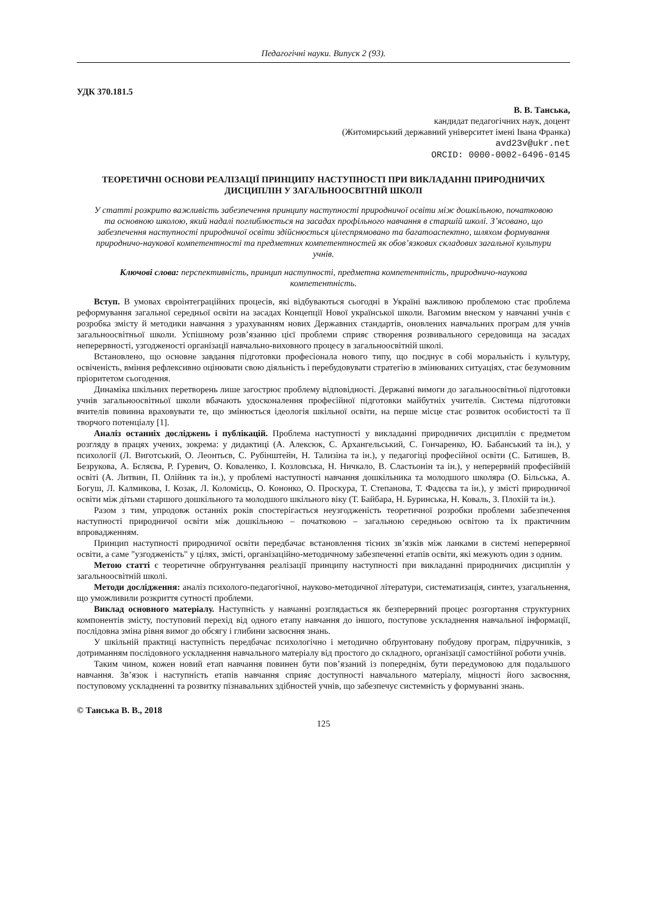Педагогічні науки. Випуск 2 (93).
УДК 370.181.5
В. В. Танська,
кандидат педагогічних наук, доцент
(Житомирський державний університет імені Івана Франка)
avd23v@ukr.net
ORCID: 0000-0002-6496-0145
ТЕОРЕТИЧНІ ОСНОВИ РЕАЛІЗАЦІЇ ПРИНЦИПУ НАСТУПНОСТІ ПРИ ВИКЛАДАННІ ПРИРОДНИЧИХ ДИСЦИПЛІН У ЗАГАЛЬНООСВІТНІЙ ШКОЛІ
У статті розкрито важливість забезпечення принципу наступності природничої освіти між дошкільною, початковою та основною школою, який надалі поглиблюється на засадах профільного навчання в старшій школі. З’ясовано, що забезпечення наступності природничої освіти здійснюється цілеспрямовано та багатоаспектно, шляхом формування природничо-наукової компетентності та предметних компетентностей як обов’язкових складових загальної культури учнів.
Ключові слова: перспективність, принцип наступності, предметна компетентність, природничо-наукова компетентність.
Вступ. В умовах євроінтеграційних процесів, які відбуваються сьогодні в Україні важливою проблемою стає проблема реформування загальної середньої освіти на засадах Концепції Нової української школи. Вагомим внеском у навчанні учнів є розробка змісту й методики навчання з урахуванням нових Державних стандартів, оновлених навчальних програм для учнів загальноосвітньої школи. Успішному розв’язанню цієї проблеми сприяє створення розвивального середовища на засадах неперервності, узгодженості організації навчально-виховного процесу в загальноосвітній школі.
Встановлено, що основне завдання підготовки професіонала нового типу, що поєднує в собі моральність і культуру, освіченість, вміння рефлексивно оцінювати свою діяльність і перебудовувати стратегію в змінюваних ситуаціях, стає безумовним пріоритетом сьогодення.
Динаміка шкільних перетворень лише загострює проблему відповідності. Державні вимоги до загальноосвітньої підготовки учнів загальноосвітньої школи вбачають удосконалення професійної підготовки майбутніх учителів. Система підготовки вчителів повинна враховувати те, що змінюється ідеологія шкільної освіти, на перше місце стає розвиток особистості та її творчого потенціалу [1].
Аналіз останніх досліджень і публікацій. Проблема наступності у викладанні природничих дисциплін є предметом розгляду в працях учених, зокрема: у дидактиці (А. Алексюк, С. Архангельський, С. Гончаренко, Ю. Бабанський та ін.), у психології (Л. Виготський, О. Леонтьєв, С. Рубінштейн, Н. Тализіна та ін.), у педагогіці професійної освіти (С. Батишев, В. Безрукова, А. Бєляєва, Р. Гуревич, О. Коваленко, І. Козловська, Н. Ничкало, В. Сластьонін та ін.), у неперервній професійній освіті (А. Литвин, П. Олійник та ін.), у проблемі наступності навчання дошкільника та молодшого школяра (О. Більська, А. Богуш, Л. Калмикова, І. Козак, Л. Коломієць, О. Кононко, О. Проскура, Т. Степанова, Т. Фадєєва та ін.), у змісті природничої освіти між дітьми старшого дошкільного та молодшого шкільного віку (Т. Байбара, Н. Буринська, Н. Коваль, З. Плохій та ін.).
Разом з тим, упродовж останніх років спостерігається неузгодженість теоретичної розробки проблеми забезпечення наступності природничої освіти між дошкільною – початковою – загальною середньою освітою та їх практичним впровадженням.
Принцип наступності природничої освіти передбачає встановлення тісних зв’язків між ланками в системі неперервної освіти, а саме "узгодженість" у цілях, змісті, організаційно-методичному забезпеченні етапів освіти, які межують один з одним.
Метою статті є теоретичне обґрунтування реалізації принципу наступності при викладанні природничих дисциплін у загальноосвітній школі.
Методи дослідження: аналіз психолого-педагогічної, науково-методичної літератури, систематизація, синтез, узагальнення, що уможливили розкриття сутності проблеми.
Виклад основного матеріалу. Наступність у навчанні розглядається як безперервний процес розгортання структурних компонентів змісту, поступовий перехід від одного етапу навчання до іншого, поступове ускладнення навчальної інформації, послідовна зміна рівня вимог до обсягу і глибини засвоєння знань.
У шкільній практиці наступність передбачає психологічно і методично обґрунтовану побудову програм, підручників, з дотриманням послідовного ускладнення навчального матеріалу від простого до складного, організації самостійної роботи учнів.
Таким чином, кожен новий етап навчання повинен бути пов’язаний із попереднім, бути передумовою для подальшого навчання. Зв’язок і наступність етапів навчання сприяє доступності навчального матеріалу, міцності його засвоєння, поступовому ускладненні та розвитку пізнавальних здібностей учнів, що забезпечує системність у формуванні знань.
© Танська В. В., 2018
125